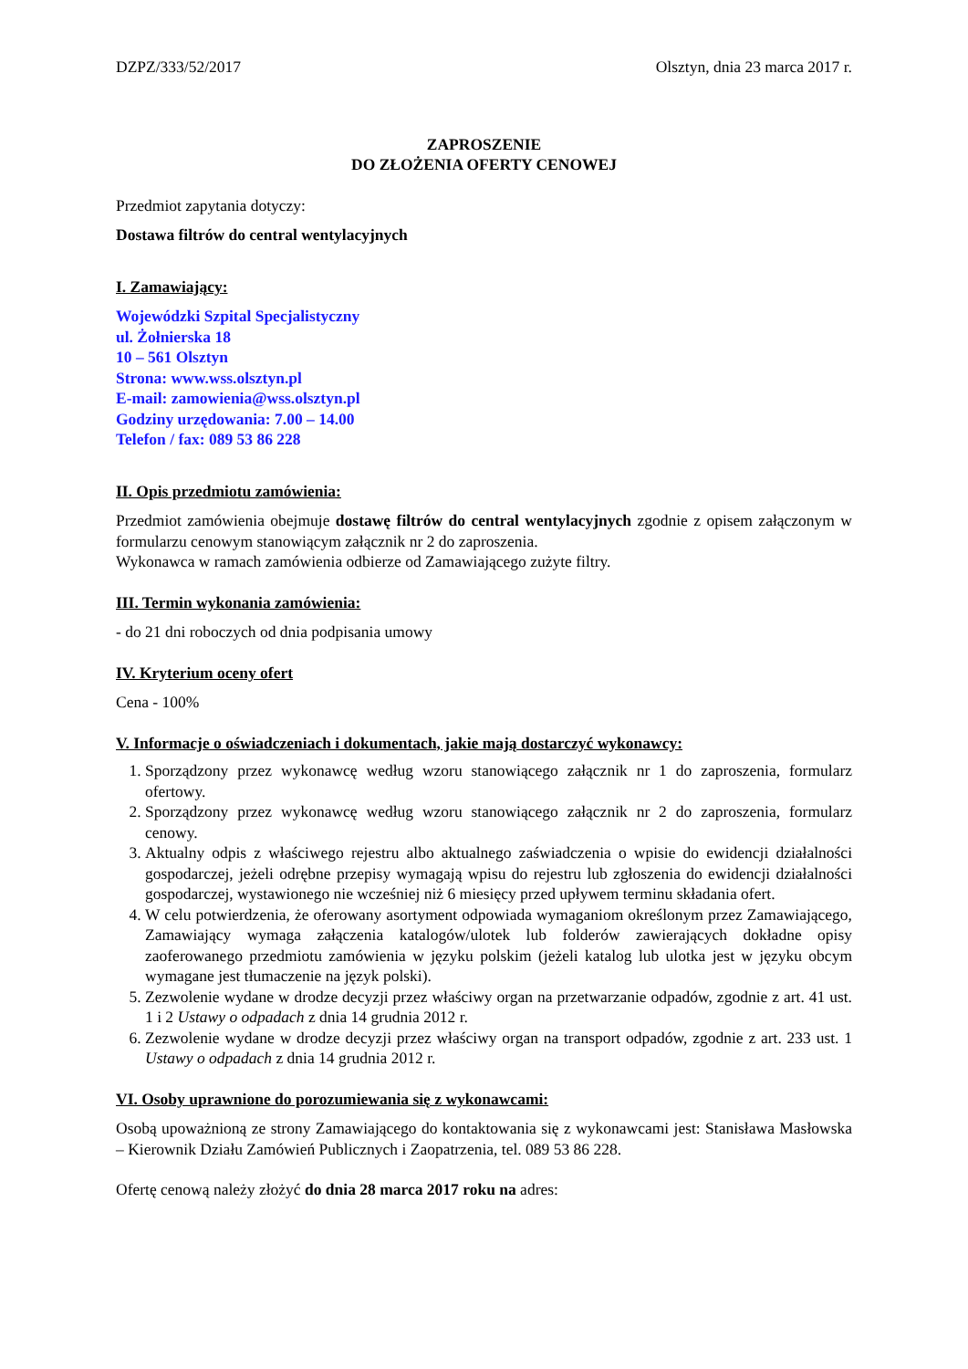DZPZ/333/52/2017 Olsztyn, dnia 23 marca 2017 r.
ZAPROSZENIE
DO ZŁOŻENIA OFERTY CENOWEJ
Przedmiot zapytania dotyczy:
Dostawa filtrów do central wentylacyjnych
I. Zamawiający:
Wojewódzki Szpital Specjalistyczny
ul. Żołnierska 18
10 – 561 Olsztyn
Strona: www.wss.olsztyn.pl
E-mail: zamowienia@wss.olsztyn.pl
Godziny urzędowania: 7.00 – 14.00
Telefon / fax: 089 53 86 228
II. Opis przedmiotu zamówienia:
Przedmiot zamówienia obejmuje dostawę filtrów do central wentylacyjnych zgodnie z opisem załączonym w formularzu cenowym stanowiącym załącznik nr 2 do zaproszenia.
Wykonawca w ramach zamówienia odbierze od Zamawiającego zużyte filtry.
III. Termin wykonania zamówienia:
- do 21 dni roboczych od dnia podpisania umowy
IV. Kryterium oceny ofert
Cena - 100%
V. Informacje o oświadczeniach i dokumentach, jakie mają dostarczyć wykonawcy:
1. Sporządzony przez wykonawcę według wzoru stanowiącego załącznik nr 1 do zaproszenia, formularz ofertowy.
2. Sporządzony przez wykonawcę według wzoru stanowiącego załącznik nr 2 do zaproszenia, formularz cenowy.
3. Aktualny odpis z właściwego rejestru albo aktualnego zaświadczenia o wpisie do ewidencji działalności gospodarczej, jeżeli odrębne przepisy wymagają wpisu do rejestru lub zgłoszenia do ewidencji działalności gospodarczej, wystawionego nie wcześniej niż 6 miesięcy przed upływem terminu składania ofert.
4. W celu potwierdzenia, że oferowany asortyment odpowiada wymaganiom określonym przez Zamawiającego, Zamawiający wymaga załączenia katalogów/ulotek lub folderów zawierających dokładne opisy zaoferowanego przedmiotu zamówienia w języku polskim (jeżeli katalog lub ulotka jest w języku obcym wymagane jest tłumaczenie na język polski).
5. Zezwolenie wydane w drodze decyzji przez właściwy organ na przetwarzanie odpadów, zgodnie z art. 41 ust. 1 i 2 Ustawy o odpadach z dnia 14 grudnia 2012 r.
6. Zezwolenie wydane w drodze decyzji przez właściwy organ na transport odpadów, zgodnie z art. 233 ust. 1 Ustawy o odpadach z dnia 14 grudnia 2012 r.
VI. Osoby uprawnione do porozumiewania się z wykonawcami:
Osobą upoważnioną ze strony Zamawiającego do kontaktowania się z wykonawcami jest: Stanisława Masłowska – Kierownik Działu Zamówień Publicznych i Zaopatrzenia, tel. 089 53 86 228.
Ofertę cenową należy złożyć do dnia 28 marca 2017 roku na adres: